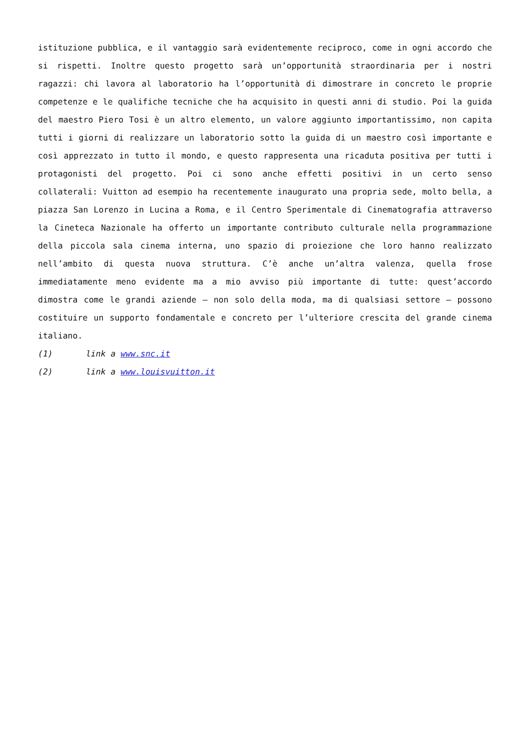istituzione pubblica, e il vantaggio sarà evidentemente reciproco, come in ogni accordo che si rispetti. Inoltre questo progetto sarà un’opportunità straordinaria per i nostri ragazzi: chi lavora al laboratorio ha l’opportunità di dimostrare in concreto le proprie competenze e le qualifiche tecniche che ha acquisito in questi anni di studio. Poi la guida del maestro Piero Tosi è un altro elemento, un valore aggiunto importantissimo, non capita tutti i giorni di realizzare un laboratorio sotto la guida di un maestro così importante e così apprezzato in tutto il mondo, e questo rappresenta una ricaduta positiva per tutti i protagonisti del progetto. Poi ci sono anche effetti positivi in un certo senso collaterali: Vuitton ad esempio ha recentemente inaugurato una propria sede, molto bella, a piazza San Lorenzo in Lucina a Roma, e il Centro Sperimentale di Cinematografia attraverso la Cineteca Nazionale ha offerto un importante contributo culturale nella programmazione della piccola sala cinema interna, uno spazio di proiezione che loro hanno realizzato nell’ambito di questa nuova struttura. C’è anche un’altra valenza, quella frose immediatamente meno evidente ma a mio avviso più importante di tutte: quest’accordo dimostra come le grandi aziende – non solo della moda, ma di qualsiasi settore – possono costituire un supporto fondamentale e concreto per l’ulteriore crescita del grande cinema italiano.
(1) link a www.snc.it
(2) link a www.louisvuitton.it